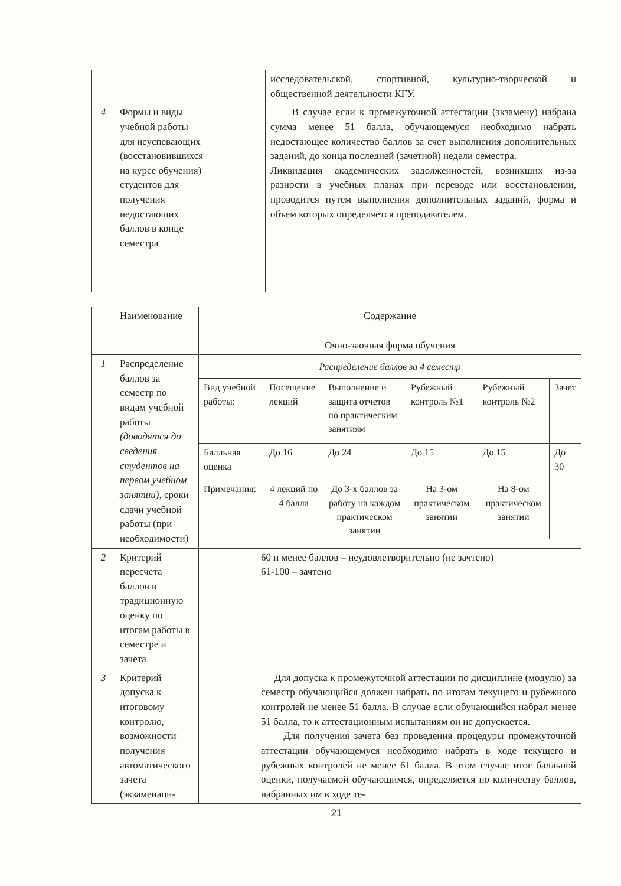| | | | исследовательской, спортивной, культурно-творческой и общественной деятельности КГУ. |
| 4 | Формы и виды учебной работы для неуспевающих (восстановившихся на курсе обучения) студентов для получения недостающих баллов в конце семестра | | В случае если к промежуточной аттестации (экзамену) набрана сумма менее 51 балла, обучающемуся необходимо набрать недостающее количество баллов за счет выполнения дополнительных заданий, до конца последней (зачетной) недели семестра. Ликвидация академических задолженностей, возникших из-за разности в учебных планах при переводе или восстановлении, проводится путем выполнения дополнительных заданий, форма и объем которых определяется преподавателем. |
| | Наименование | Содержание Очно-заочная форма обучения | |
| 1 | Распределение баллов за семестр по видам учебной работы (доводятся до сведения студентов на первом учебном занятии) , сроки сдачи учебной работы (при необходимости) | / Распределение баллов за 4 семестр / / / / / / / Вид учебной работы: / Посещение лекций / Выполнение и защита отчетов по практическим занятиям / Рубежный контроль №1 / Рубежный контроль №2 / Зачет / / Балльная оценка / До 16 / До 24 / До 15 / До 15 / До 30 / / Примечания: / 4 лекций по 4 балла / До 3-х баллов за работу на каждом практическом занятии / На 3-ом практическом занятии / На 8-ом практическом занятии / / | |
| 2 | Критерий пересчета баллов в традиционную оценку по итогам работы в семестре и зачета | | 60 и менее баллов – неудовлетворительно (не зачтено) 61-100 – зачтено |
| 3 | Критерий допуска к итоговому контролю, возможности получения автоматического зачета (экзаменаци- | | Для допуска к промежуточной аттестации по дисциплине (модулю) за семестр обучающийся должен набрать по итогам текущего и рубежного контролей не менее 51 балла. В случае если обучающийся набрал менее 51 балла, то к аттестационным испытаниям он не допускается. Для получения зачета без проведения процедуры промежуточной аттестации обучающемуся необходимо набрать в ходе текущего и рубежных контролей не менее 61 балла. В этом случае итог балльной оценки, получаемой обучающимся, определяется по количеству баллов, набранных им в ходе те- |
21